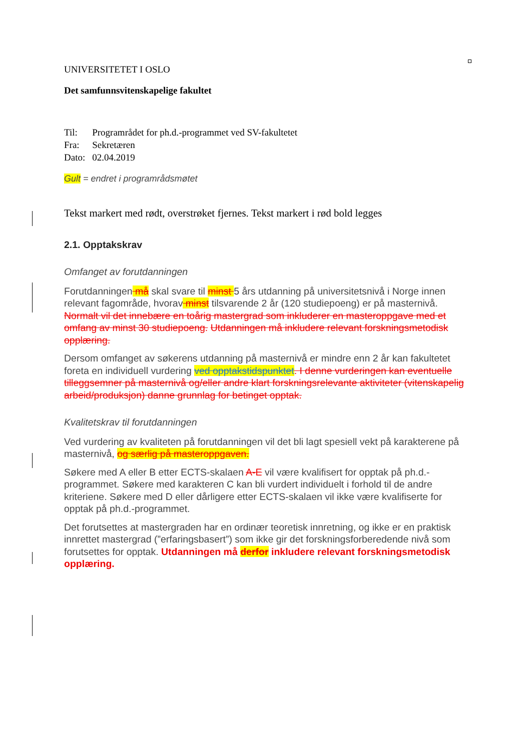UNIVERSITETET I OSLO
Det samfunnsvitenskapelige fakultet
| Til: | Programrådet for ph.d.-programmet ved SV-fakultetet |
| Fra: | Sekretæren |
| Dato: | 02.04.2019 |
Gult = endret i programrådsmøtet
Tekst markert med rødt, overstrøket fjernes. Tekst markert i rød bold legges
2.1. Opptakskrav
Omfanget av forutdanningen
Forutdanningen må skal svare til minst 5 års utdanning på universitetsnivå i Norge innen relevant fagområde, hvorav minst tilsvarende 2 år (120 studiepoeng) er på masternivå. Normalt vil det innebære en toårig mastergrad som inkluderer en masteroppgave med et omfang av minst 30 studiepoeng. Utdanningen må inkludere relevant forskningsmetodisk opplæring.
Dersom omfanget av søkerens utdanning på masternivå er mindre enn 2 år kan fakultetet foreta en individuell vurdering ved opptakstidspunktet. I denne vurderingen kan eventuelle tilleggsemner på masternivå og/eller andre klart forskningsrelevante aktiviteter (vitenskapelig arbeid/produksjon) danne grunnlag for betinget opptak.
Kvalitetskrav til forutdanningen
Ved vurdering av kvaliteten på forutdanningen vil det bli lagt spesiell vekt på karakterene på masternivå, og særlig på masteroppgaven.
Søkere med A eller B etter ECTS-skalaen A-E vil være kvalifisert for opptak på ph.d.-programmet. Søkere med karakteren C kan bli vurdert individuelt i forhold til de andre kriteriene. Søkere med D eller dårligere etter ECTS-skalaen vil ikke være kvalifiserte for opptak på ph.d.-programmet.
Det forutsettes at mastergraden har en ordinær teoretisk innretning, og ikke er en praktisk innrettet mastergrad (”erfaringsbasert”) som ikke gir det forskningsforberedende nivå som forutsettes for opptak. Utdanningen må derfor inkludere relevant forskningsmetodisk opplæring.